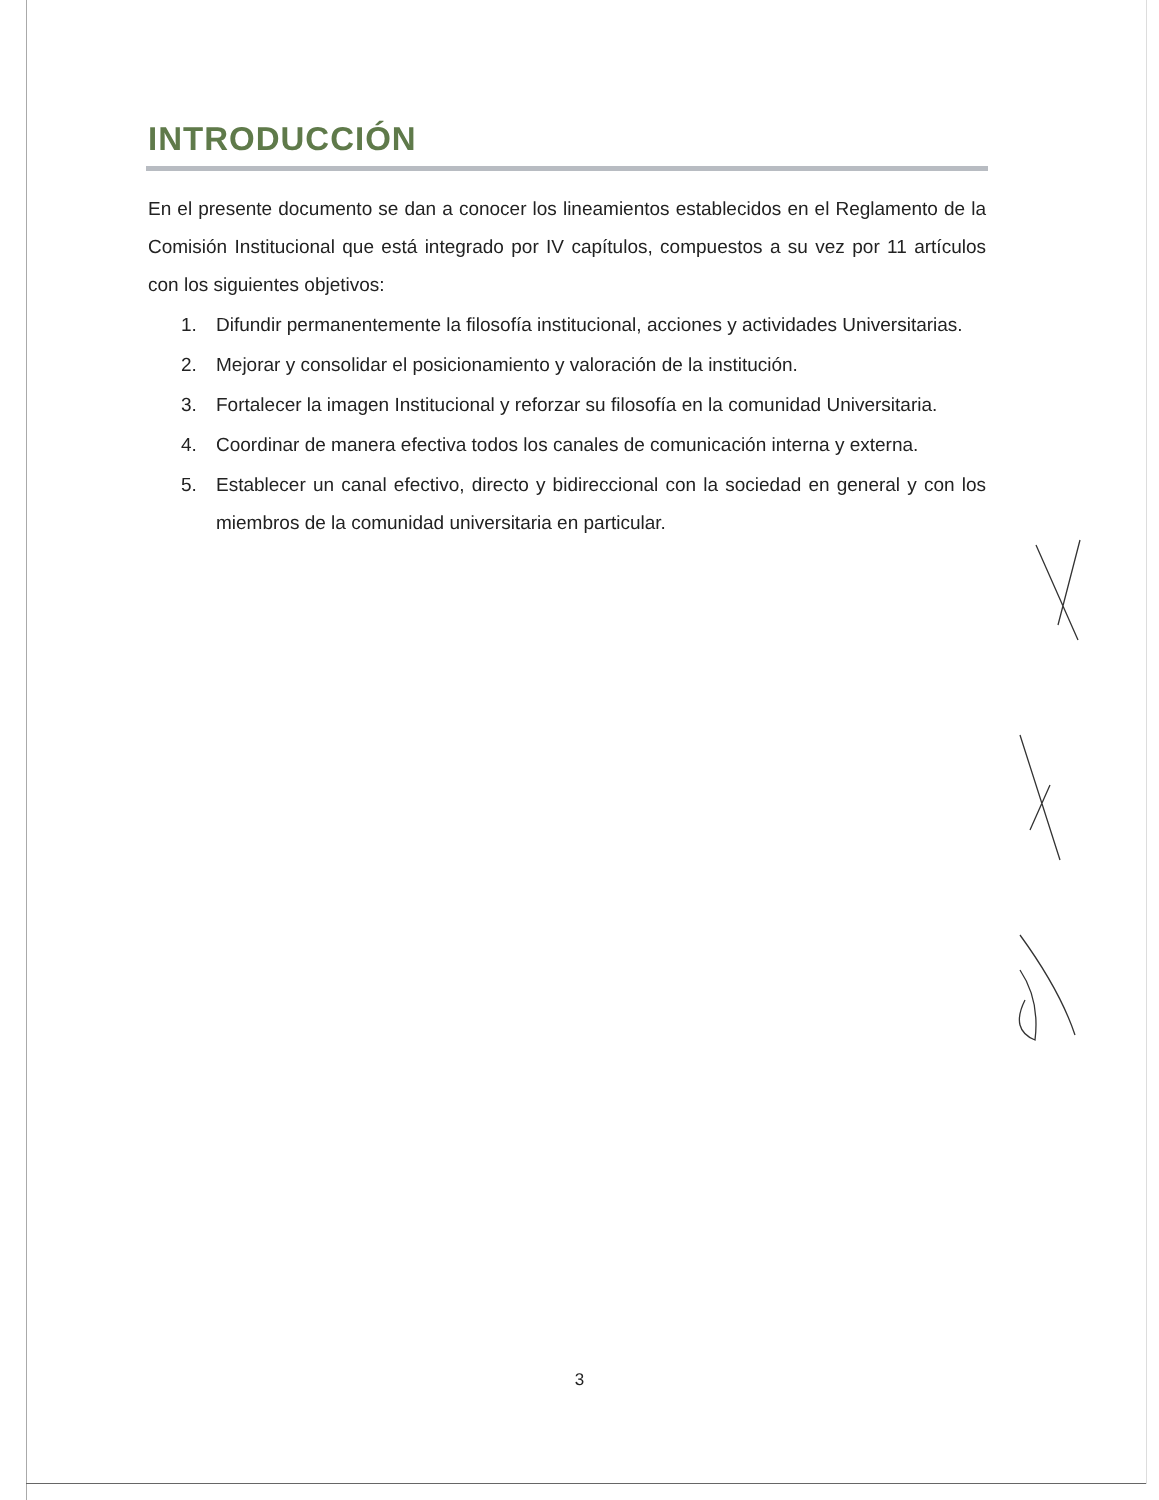INTRODUCCIÓN
En el presente documento se dan a conocer los lineamientos establecidos en el Reglamento de la Comisión Institucional que está integrado por IV capítulos, compuestos a su vez por 11 artículos con los siguientes objetivos:
1. Difundir permanentemente la filosofía institucional, acciones y actividades Universitarias.
2. Mejorar y consolidar el posicionamiento y valoración de la institución.
3. Fortalecer la imagen Institucional y reforzar su filosofía en la comunidad Universitaria.
4. Coordinar de manera efectiva todos los canales de comunicación interna y externa.
5. Establecer un canal efectivo, directo y bidireccional con la sociedad en general y con los miembros de la comunidad universitaria en particular.
3